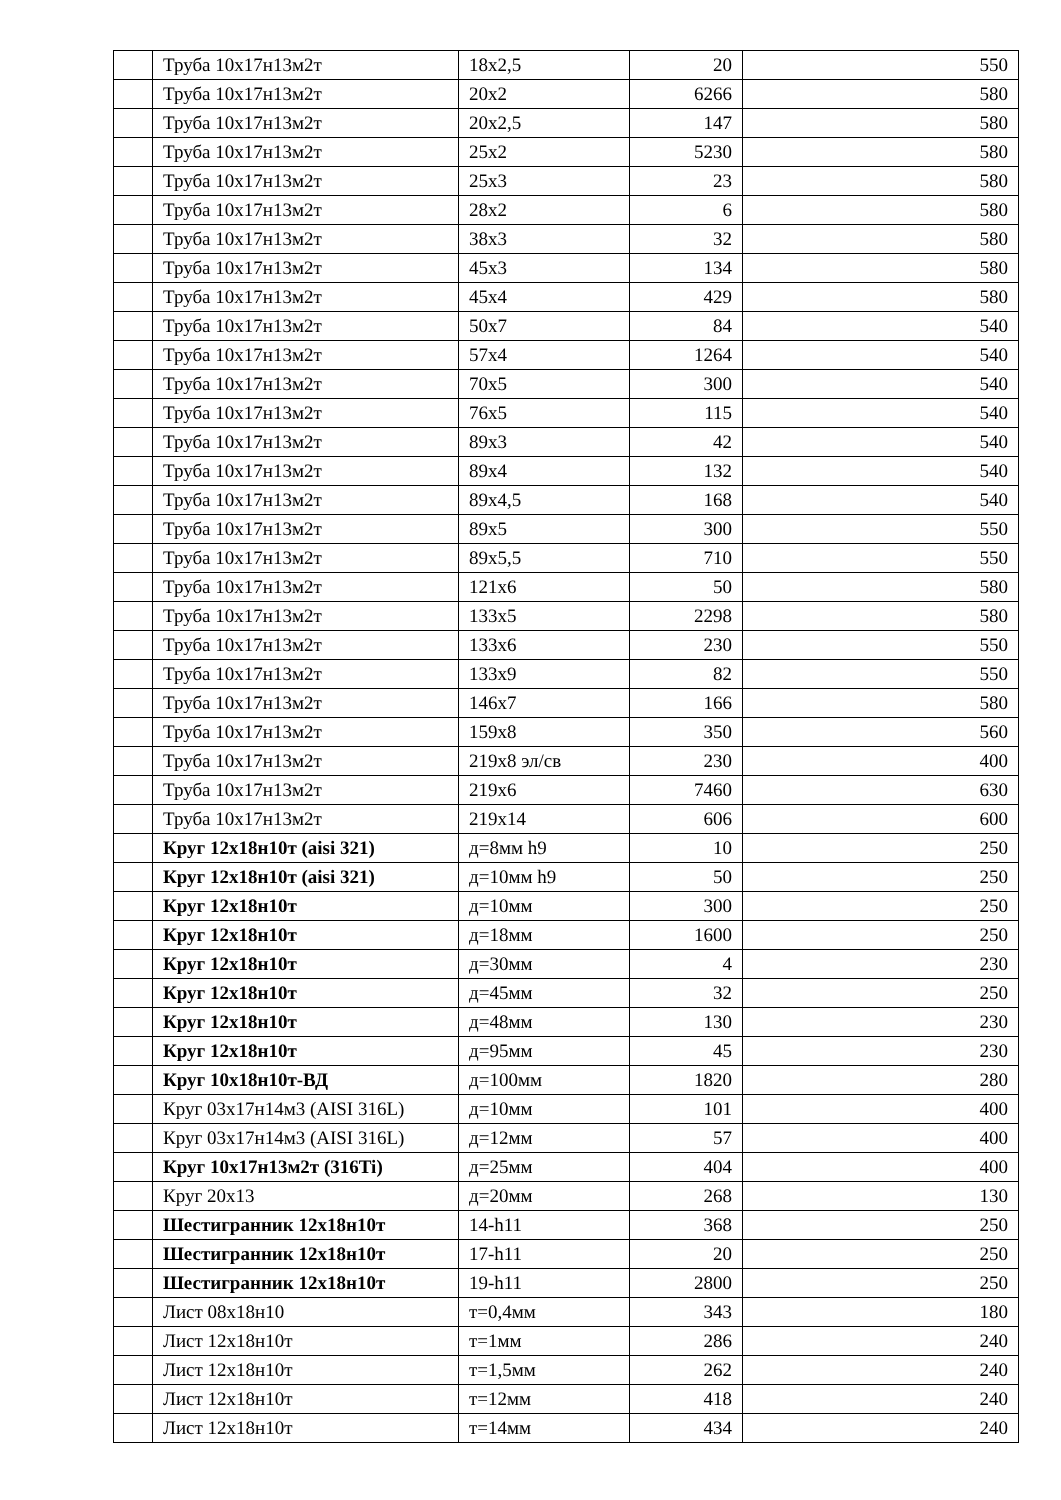| | Труба 10х17н13м2т | 18х2,5 | 20 | 550 |
| | Труба 10х17н13м2т | 20х2 | 6266 | 580 |
| | Труба 10х17н13м2т | 20х2,5 | 147 | 580 |
| | Труба 10х17н13м2т | 25х2 | 5230 | 580 |
| | Труба 10х17н13м2т | 25х3 | 23 | 580 |
| | Труба 10х17н13м2т | 28х2 | 6 | 580 |
| | Труба 10х17н13м2т | 38х3 | 32 | 580 |
| | Труба 10х17н13м2т | 45х3 | 134 | 580 |
| | Труба 10х17н13м2т | 45х4 | 429 | 580 |
| | Труба 10х17н13м2т | 50х7 | 84 | 540 |
| | Труба 10х17н13м2т | 57х4 | 1264 | 540 |
| | Труба 10х17н13м2т | 70х5 | 300 | 540 |
| | Труба 10х17н13м2т | 76х5 | 115 | 540 |
| | Труба 10х17н13м2т | 89х3 | 42 | 540 |
| | Труба 10х17н13м2т | 89х4 | 132 | 540 |
| | Труба 10х17н13м2т | 89х4,5 | 168 | 540 |
| | Труба 10х17н13м2т | 89х5 | 300 | 550 |
| | Труба 10х17н13м2т | 89х5,5 | 710 | 550 |
| | Труба 10х17н13м2т | 121х6 | 50 | 580 |
| | Труба 10х17н13м2т | 133х5 | 2298 | 580 |
| | Труба 10х17н13м2т | 133х6 | 230 | 550 |
| | Труба 10х17н13м2т | 133х9 | 82 | 550 |
| | Труба 10х17н13м2т | 146х7 | 166 | 580 |
| | Труба 10х17н13м2т | 159х8 | 350 | 560 |
| | Труба 10х17н13м2т | 219х8 эл/св | 230 | 400 |
| | Труба 10х17н13м2т | 219х6 | 7460 | 630 |
| | Труба 10х17н13м2т | 219х14 | 606 | 600 |
| | Круг 12х18н10т (aisi 321) | д=8мм h9 | 10 | 250 |
| | Круг 12х18н10т (aisi 321) | д=10мм h9 | 50 | 250 |
| | Круг 12х18н10т | д=10мм | 300 | 250 |
| | Круг 12х18н10т | д=18мм | 1600 | 250 |
| | Круг 12х18н10т | д=30мм | 4 | 230 |
| | Круг 12х18н10т | д=45мм | 32 | 250 |
| | Круг 12х18н10т | д=48мм | 130 | 230 |
| | Круг 12х18н10т | д=95мм | 45 | 230 |
| | Круг 10х18н10т-ВД | д=100мм | 1820 | 280 |
| | Круг 03х17н14м3 (AISI 316L) | д=10мм | 101 | 400 |
| | Круг 03х17н14м3 (AISI 316L) | д=12мм | 57 | 400 |
| | Круг 10х17н13м2т (316Ti) | д=25мм | 404 | 400 |
| | Круг 20х13 | д=20мм | 268 | 130 |
| | Шестигранник 12х18н10т | 14-h11 | 368 | 250 |
| | Шестигранник 12х18н10т | 17-h11 | 20 | 250 |
| | Шестигранник 12х18н10т | 19-h11 | 2800 | 250 |
| | Лист 08х18н10 | т=0,4мм | 343 | 180 |
| | Лист 12х18н10т | т=1мм | 286 | 240 |
| | Лист 12х18н10т | т=1,5мм | 262 | 240 |
| | Лист 12х18н10т | т=12мм | 418 | 240 |
| | Лист 12х18н10т | т=14мм | 434 | 240 |